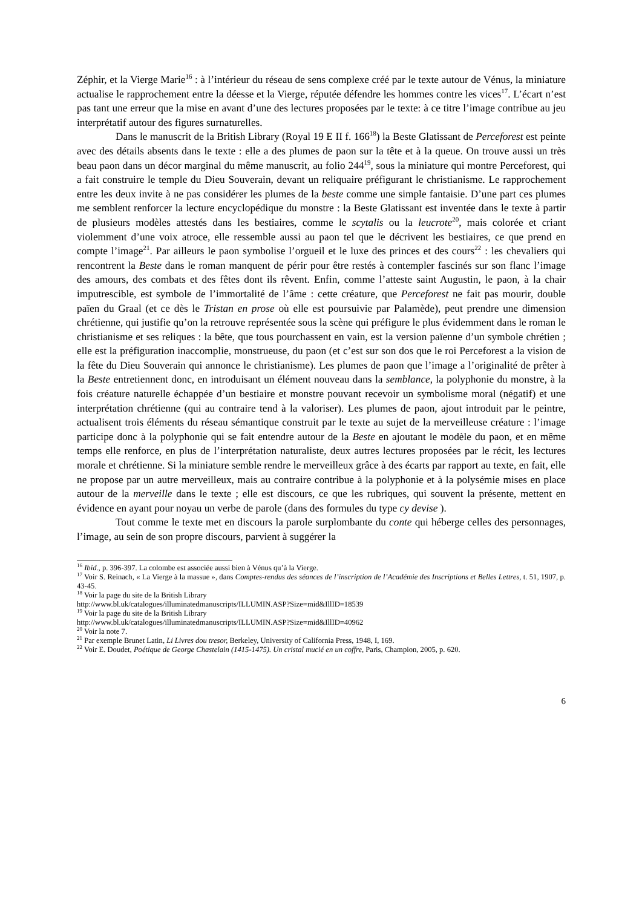Zéphir, et la Vierge Marie<sup>16</sup> : à l’intérieur du réseau de sens complexe créé par le texte autour de Vénus, la miniature actualise le rapprochement entre la déesse et la Vierge, réputée défendre les hommes contre les vices<sup>17</sup>. L’écart n’est pas tant une erreur que la mise en avant d’une des lectures proposées par le texte: à ce titre l’image contribue au jeu interprétatif autour des figures surnaturelles.
Dans le manuscrit de la British Library (Royal 19 E II f. 166<sup>18</sup>) la Beste Glatissant de Perceforest est peinte avec des détails absents dans le texte : elle a des plumes de paon sur la tête et à la queue. On trouve aussi un très beau paon dans un décor marginal du même manuscrit, au folio 244<sup>19</sup>, sous la miniature qui montre Perceforest, qui a fait construire le temple du Dieu Souverain, devant un reliquaire préfigurant le christianisme. Le rapprochement entre les deux invite à ne pas considérer les plumes de la beste comme une simple fantaisie. D’une part ces plumes me semblent renforcer la lecture encyclopédique du monstre : la Beste Glatissant est inventée dans le texte à partir de plusieurs modèles attestés dans les bestiaires, comme le scytalis ou la leucrote<sup>20</sup>, mais colorée et criant violemment d’une voix atroce, elle ressemble aussi au paon tel que le décrivent les bestiaires, ce que prend en compte l’image<sup>21</sup>. Par ailleurs le paon symbolise l’orgueil et le luxe des princes et des cours<sup>22</sup> : les chevaliers qui rencontrent la Beste dans le roman manquent de périr pour être restés à contempler fascinés sur son flanc l’image des amours, des combats et des fêtes dont ils rêvent. Enfin, comme l’atteste saint Augustin, le paon, à la chair imputrescible, est symbole de l’immortalité de l’âme : cette créature, que Perceforest ne fait pas mourir, double païen du Graal (et ce dès le Tristan en prose où elle est poursuivie par Palamède), peut prendre une dimension chrétienne, qui justifie qu’on la retrouve représentée sous la scène qui préfigure le plus évidemment dans le roman le christianisme et ses reliques : la bête, que tous pourchassent en vain, est la version païenne d’un symbole chrétien ; elle est la préfiguration inaccomplie, monstrueuse, du paon (et c’est sur son dos que le roi Perceforest a la vision de la fête du Dieu Souverain qui annonce le christianisme). Les plumes de paon que l’image a l’originalité de prêter à la Beste entretiennent donc, en introduisant un élément nouveau dans la semblance, la polyphonie du monstre, à la fois créature naturelle échappée d’un bestiaire et monstre pouvant recevoir un symbolisme moral (négatif) et une interprétation chrétienne (qui au contraire tend à la valoriser). Les plumes de paon, ajout introduit par le peintre, actualisent trois éléments du réseau sémantique construit par le texte au sujet de la merveilleuse créature : l’image participe donc à la polyphonie qui se fait entendre autour de la Beste en ajoutant le modèle du paon, et en même temps elle renforce, en plus de l’interprétation naturaliste, deux autres lectures proposées par le récit, les lectures morale et chrétienne. Si la miniature semble rendre le merveilleux grâce à des écarts par rapport au texte, en fait, elle ne propose par un autre merveilleux, mais au contraire contribue à la polyphonie et à la polysémie mises en place autour de la merveille dans le texte ; elle est discours, ce que les rubriques, qui souvent la présente, mettent en évidence en ayant pour noyau un verbe de parole (dans des formules du type cy devise ).
Tout comme le texte met en discours la parole surplombante du conte qui héberge celles des personnages, l’image, au sein de son propre discours, parvient à suggérer la
<sup>16</sup> Ibid., p. 396-397. La colombe est associée aussi bien à Vénus qu’à la Vierge.
<sup>17</sup> Voir S. Reinach, « La Vierge à la massue », dans Comptes-rendus des séances de l’inscription de l’Académie des Inscriptions et Belles Lettres, t. 51, 1907, p. 43-45.
<sup>18</sup> Voir la page du site de la British Library
http://www.bl.uk/catalogues/illuminatedmanuscripts/ILLUMIN.ASP?Size=mid&IllID=18539
<sup>19</sup> Voir la page du site de la British Library
http://www.bl.uk/catalogues/illuminatedmanuscripts/ILLUMIN.ASP?Size=mid&IllID=40962
<sup>20</sup> Voir la note 7.
<sup>21</sup> Par exemple Brunet Latin, Li Livres dou tresor, Berkeley, University of California Press, 1948, I, 169.
<sup>22</sup> Voir E. Doudet, Poétique de George Chastelain (1415-1475). Un cristal mucié en un coffre, Paris, Champion, 2005, p. 620.
6